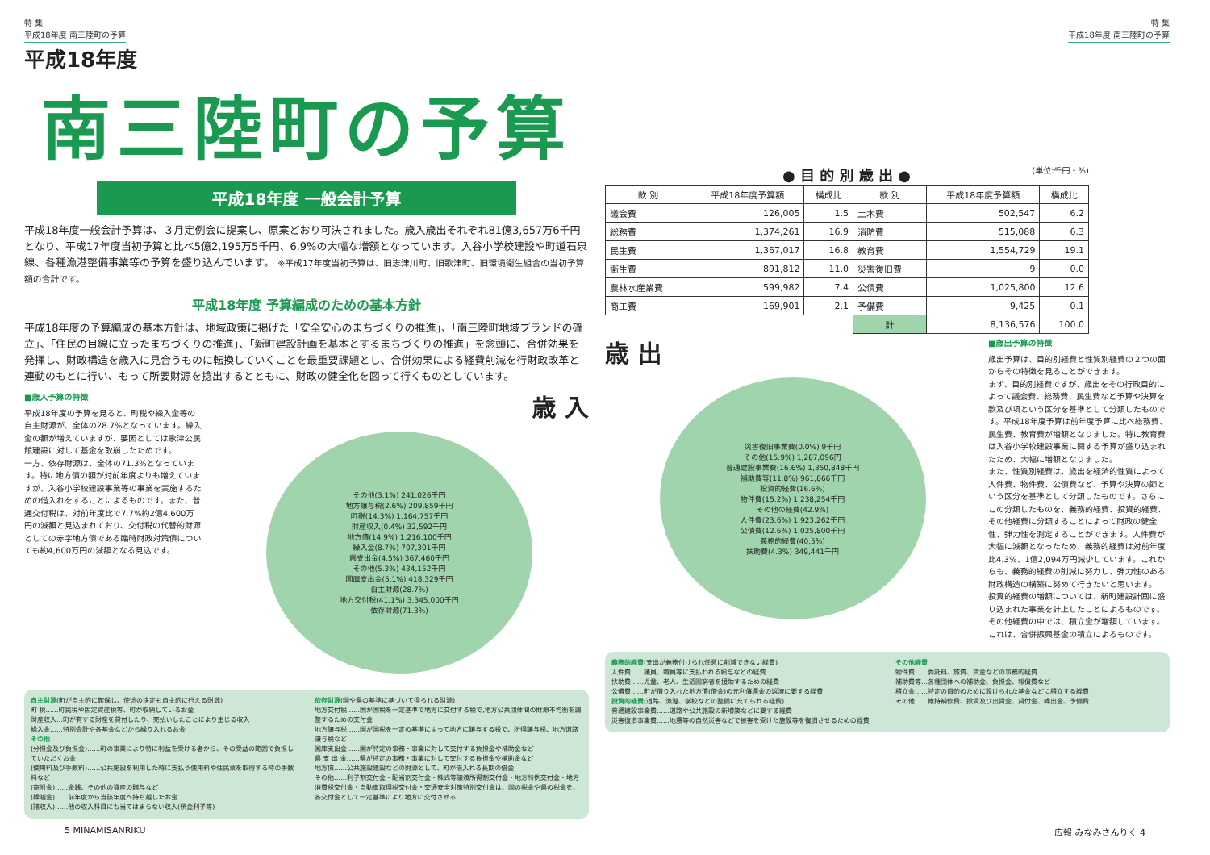特 集
平成18年度 南三陸町の予算
平成18年度
南三陸町の予算
平成18年度 一般会計予算
平成18年度一般会計予算は、３月定例会に提案し、原案どおり可決されました。歳入歳出それぞれ81億3,657万6千円となり、平成17年度当初予算と比べ5億2,195万5千円、6.9%の大幅な増額となっています。入谷小学校建設や町道石泉線、各種漁港整備事業等の予算を盛り込んでいます。 ※平成17年度当初予算は、旧志津川町、旧歌津町、旧環境衛生組合の当初予算額の合計です。
平成18年度 予算編成のための基本方針
平成18年度の予算編成の基本方針は、地域政策に掲げた「安全安心のまちづくりの推進」、「南三陸町地域ブランドの確立」、「住民の目線に立ったまちづくりの推進」、「新町建設計画を基本とするまちづくりの推進」を念頭に、合併効果を発揮し、財政構造を歳入に見合うものに転換していくことを最重要課題とし、合併効果による経費削減を行財政改革と連動のもとに行い、もって所要財源を捻出するとともに、財政の健全化を図って行くものとしています。
■歳入予算の特徴
平成18年度の予算を見ると、町税や繰入金等の自主財源が、全体の28.7%となっています。繰入金の額が増えていますが、要因としては歌津公民館建設に対して基金を取崩したためです。
一方、依存財源は、全体の71.3%となっています。特に地方債の額が対前年度よりも増えていますが、入谷小学校建設事業等の事業を実施するための借入れをすることによるものです。また、普通交付税は、対前年度比で7.7%約2億4,600万円の減額と見込まれており、交付税の代替的財源としての赤字地方債である臨時財政対策債についても約4,600万円の減額となる見込です。
歳 入
その他(3.1%) 241,026千円
地方譲与税(2.6%) 209,859千円
町税(14.3%) 1,164,757千円
財産収入(0.4%) 32,592千円
地方債(14.9%) 1,216,100千円
繰入金(8.7%) 707,301千円
県支出金(4.5%) 367,460千円
その他(5.3%) 434,152千円
国庫支出金(5.1%) 418,329千円
自主財源(28.7%)
地方交付税(41.1%) 3,345,000千円
依存財源(71.3%)
自主財源(町が自主的に確保し、使途の決定も自主的に行える財源)
町 税……町民税や固定資産税等、町が収納しているお金
財産収入…町が有する財産を貸付したり、売払いしたことにより生じる収入
繰入金……特別会計や各基金などから繰り入れるお金
その他
(分担金及び負担金)……町の事業により特に利益を受ける者から、その受益の範囲で負担していただくお金
(使用料及び手数料)……公共施設を利用した時に支払う使用料や住民票を取得する時の手数料など
(寄附金)……金銭、その他の資産の贈与など
(繰越金)……前年度から当該年度へ持ち越したお金
(諸収入)……他の収入科目にも当てはまらない収入(預金利子等)
依存財源(国や県の基準に基づいて得られる財源)
地方交付税……国が国税を一定基準で地方に交付する税で,地方公共団体間の財源不均衡を調整するための交付金
地方譲与税……国が国税を一定の基準によって地方に譲与する税で、所得譲与税、地方道路譲与税など
国庫支出金……国が特定の事務・事業に対して交付する負担金や補助金など
県 支 出 金……県が特定の事務・事業に対して交付する負担金や補助金など
地方債……公共施設建設などの財源として、町が借入れる長期の借金
その他……利子割交付金・配当割交付金・株式等譲渡所得割交付金・地方特例交付金・地方消費税交付金・自動車取得税交付金・交通安全対策特別交付金は、国の税金や県の税金を、各交付金として一定基準により地方に交付させる
特 集
平成18年度 南三陸町の予算
● 目 的 別 歳 出 ● (単位:千円・%)
| 款 別 | 平成18年度予算額 | 構成比 | 款 別 | 平成18年度予算額 | 構成比 |
| --- | --- | --- | --- | --- | --- |
| 議会費 | 126,005 | 1.5 | 土木費 | 502,547 | 6.2 |
| 総務費 | 1,374,261 | 16.9 | 消防費 | 515,088 | 6.3 |
| 民生費 | 1,367,017 | 16.8 | 教育費 | 1,554,729 | 19.1 |
| 衛生費 | 891,812 | 11.0 | 災害復旧費 | 9 | 0.0 |
| 農林水産業費 | 599,982 | 7.4 | 公債費 | 1,025,800 | 12.6 |
| 商工費 | 169,901 | 2.1 | 予備費 | 9,425 | 0.1 |
| | | | 計 | 8,136,576 | 100.0 |
歳 出
災害復旧事業費(0.0%) 9千円
その他(15.9%) 1,287,096円
普通建設事業費(16.6%) 1,350,848千円
補助費等(11.8%) 961,866千円
投資的経費(16.6%)
物件費(15.2%) 1,238,254千円
その他の経費(42.9%)
人件費(23.6%) 1,923,262千円
公債費(12.6%) 1,025,800千円
義務的経費(40.5%)
扶助費(4.3%) 349,441千円
■歳出予算の特徴
歳出予算は、目的別経費と性質別経費の２つの面からその特徴を見ることができます。
まず、目的別経費ですが、歳出をその行政目的によって議会費、総務費、民生費など予算や決算を款及び項という区分を基準として分類したものです。平成18年度予算は前年度予算に比べ総務費、民生費、教育費が増額となりました。特に教育費は入谷小学校建設事業に関する予算が盛り込まれたため、大幅に増額となりました。
また、性質別経費は、歳出を経済的性質によって人件費、物件費、公債費など、予算や決算の節という区分を基準として分類したものです。さらにこの分類したものを、義務的経費、投資的経費、その他経費に分類することによって財政の健全性、弾力性を測定することができます。人件費が大幅に減額となったため、義務的経費は対前年度比4.3%、1億2,094万円減少しています。これからも、義務的経費の削減に努力し、弾力性のある財政構造の構築に努めて行きたいと思います。
投資的経費の増額については、新町建設計画に盛り込まれた事業を計上したことによるものです。その他経費の中では、積立金が増額しています。これは、合併振興基金の積立によるものです。
義務的経費(支出が義務付けられ任意に削減できない経費)
人件費……議員、職員等に支払われる給与などの経費
扶助費……児童、老人、生活困窮者を援助するための経費
公債費……町が借り入れた地方債(借金)の元利償還金の返済に要する経費
投資的経費(道路、漁港、学校などの整備に充てられる経費)
普通建設事業費……道路や公共施設の新増築などに要する経費
災害復旧事業費……地震等の自然災害などで被害を受けた施設等を復旧させるための経費
その他経費
物件費……委託料、旅費、賃金などの事務的経費
補助費等…各種団体への補助金、負担金、報償費など
積立金……特定の目的のために設けられた基金などに積立する経費
その他……維持補修費、投資及び出資金、貸付金、繰出金、予備費
5 MINAMISANRIKU 広報 みなみさんりく 4